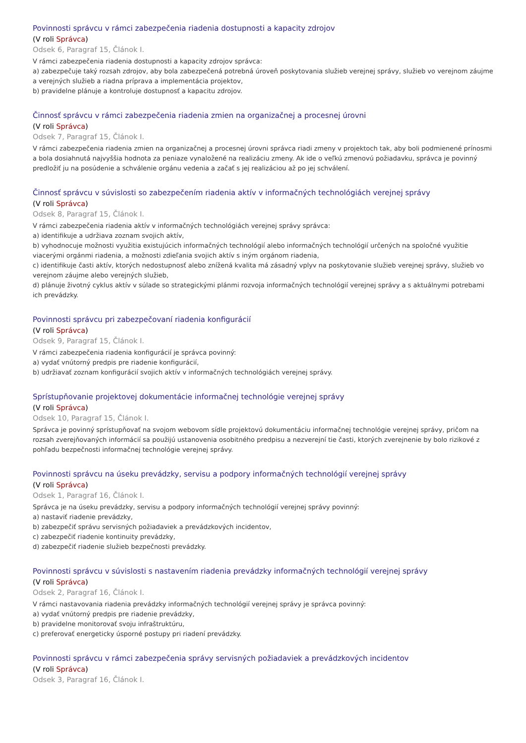Povinnosti správcu v rámci zabezpečenia riadenia dostupnosti a kapacity zdrojov
(V roli Správca)
Odsek 6, Paragraf 15, Článok I.
V rámci zabezpečenia riadenia dostupnosti a kapacity zdrojov správca:
a) zabezpečuje taký rozsah zdrojov, aby bola zabezpečená potrebná úroveň poskytovania služieb verejnej správy, služieb vo verejnom záujme a verejných služieb a riadna príprava a implementácia projektov,
b) pravidelne plánuje a kontroluje dostupnosť a kapacitu zdrojov.
Činnosť správcu v rámci zabezpečenia riadenia zmien na organizačnej a procesnej úrovni
(V roli Správca)
Odsek 7, Paragraf 15, Článok I.
V rámci zabezpečenia riadenia zmien na organizačnej a procesnej úrovni správca riadi zmeny v projektoch tak, aby boli podmienené prínosmi a bola dosiahnutá najvyššia hodnota za peniaze vynaložené na realizáciu zmeny. Ak ide o veľkú zmenovú požiadavku, správca je povinný predložiť ju na posúdenie a schválenie orgánu vedenia a začať s jej realizáciou až po jej schválení.
Činnosť správcu v súvislosti so zabezpečením riadenia aktív v informačných technológiách verejnej správy
(V roli Správca)
Odsek 8, Paragraf 15, Článok I.
V rámci zabezpečenia riadenia aktív v informačných technológiách verejnej správy správca:
a) identifikuje a udržiava zoznam svojich aktív,
b) vyhodnocuje možnosti využitia existujúcich informačných technológií alebo informačných technológií určených na spoločné využitie viacerými orgánmi riadenia, a možnosti zdieľania svojich aktív s iným orgánom riadenia,
c) identifikuje časti aktív, ktorých nedostupnosť alebo znížená kvalita má zásadný vplyv na poskytovanie služieb verejnej správy, služieb vo verejnom záujme alebo verejných služieb,
d) plánuje životný cyklus aktív v súlade so strategickými plánmi rozvoja informačných technológií verejnej správy a s aktuálnymi potrebami ich prevádzky.
Povinnosti správcu pri zabezpečovaní riadenia konfigurácií
(V roli Správca)
Odsek 9, Paragraf 15, Článok I.
V rámci zabezpečenia riadenia konfigurácií je správca povinný:
a) vydať vnútorný predpis pre riadenie konfigurácií,
b) udržiavať zoznam konfigurácií svojich aktív v informačných technológiách verejnej správy.
Sprístupňovanie projektovej dokumentácie informačnej technológie verejnej správy
(V roli Správca)
Odsek 10, Paragraf 15, Článok I.
Správca je povinný sprístupňovať na svojom webovom sídle projektovú dokumentáciu informačnej technológie verejnej správy, pričom na rozsah zverejňovaných informácií sa použijú ustanovenia osobitného predpisu a nezverejní tie časti, ktorých zverejnenie by bolo rizikové z pohľadu bezpečnosti informačnej technológie verejnej správy.
Povinnosti správcu na úseku prevádzky, servisu a podpory informačných technológií verejnej správy
(V roli Správca)
Odsek 1, Paragraf 16, Článok I.
Správca je na úseku prevádzky, servisu a podpory informačných technológií verejnej správy povinný:
a) nastaviť riadenie prevádzky,
b) zabezpečiť správu servisných požiadaviek a prevádzkových incidentov,
c) zabezpečiť riadenie kontinuity prevádzky,
d) zabezpečiť riadenie služieb bezpečnosti prevádzky.
Povinnosti správcu v súvislosti s nastavením riadenia prevádzky informačných technológií verejnej správy
(V roli Správca)
Odsek 2, Paragraf 16, Článok I.
V rámci nastavovania riadenia prevádzky informačných technológií verejnej správy je správca povinný:
a) vydať vnútorný predpis pre riadenie prevádzky,
b) pravidelne monitorovať svoju infraštruktúru,
c) preferovať energeticky úsporné postupy pri riadení prevádzky.
Povinnosti správcu v rámci zabezpečenia správy servisných požiadaviek a prevádzkových incidentov
(V roli Správca)
Odsek 3, Paragraf 16, Článok I.